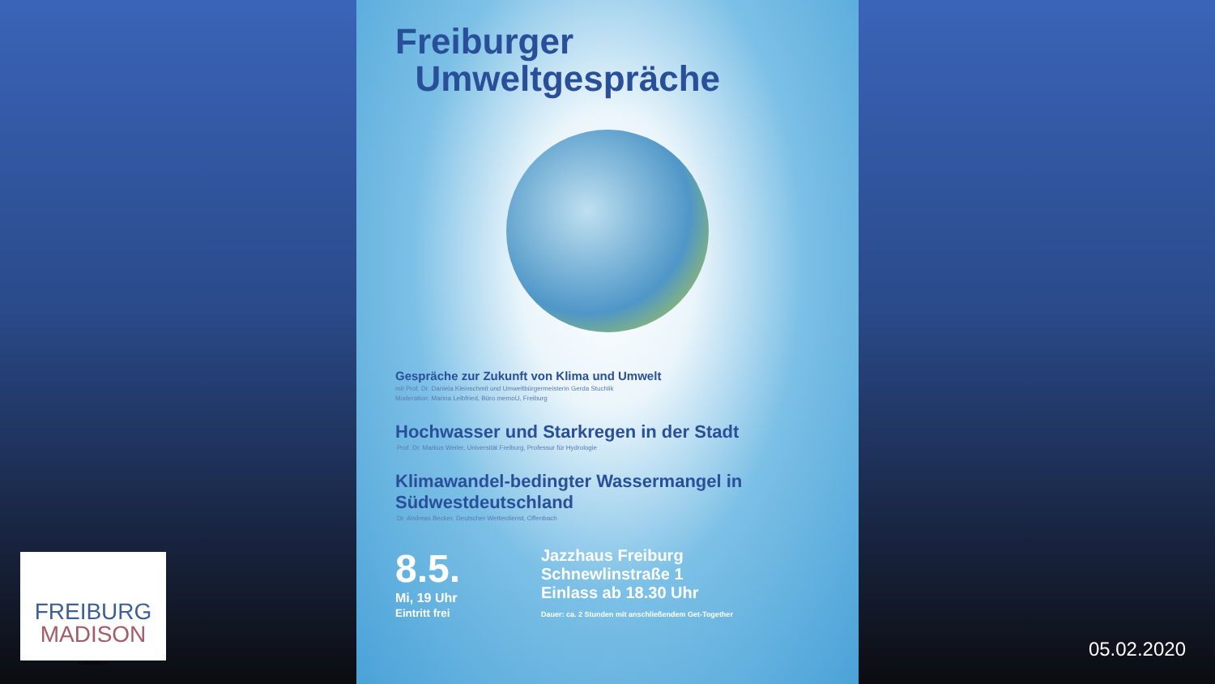Freiburger
Umweltgespräche
Gespräche zur Zukunft von Klima und Umwelt
mit Prof. Dr. Daniela Kleinschmit und Umweltbürgermeisterin Gerda Stuchlik
Moderation: Marina Leibfried, Büro memoU, Freiburg
Hochwasser und Starkregen in der Stadt
Prof. Dr. Markus Weiler, Universität Freiburg, Professur für Hydrologie
Klimawandel-bedingter Wassermangel in Südwestdeutschland
Dr. Andreas Becker, Deutscher Wetterdienst, Offenbach
8.5.
Mi, 19 Uhr
Eintritt frei
Jazzhaus Freiburg
Schnewlinstraße 1
Einlass ab 18.30 Uhr
Dauer: ca. 2 Stunden mit anschließendem Get-Together
FREIBURG
MADISON
Gesellschaft e.V.
05.02.2020